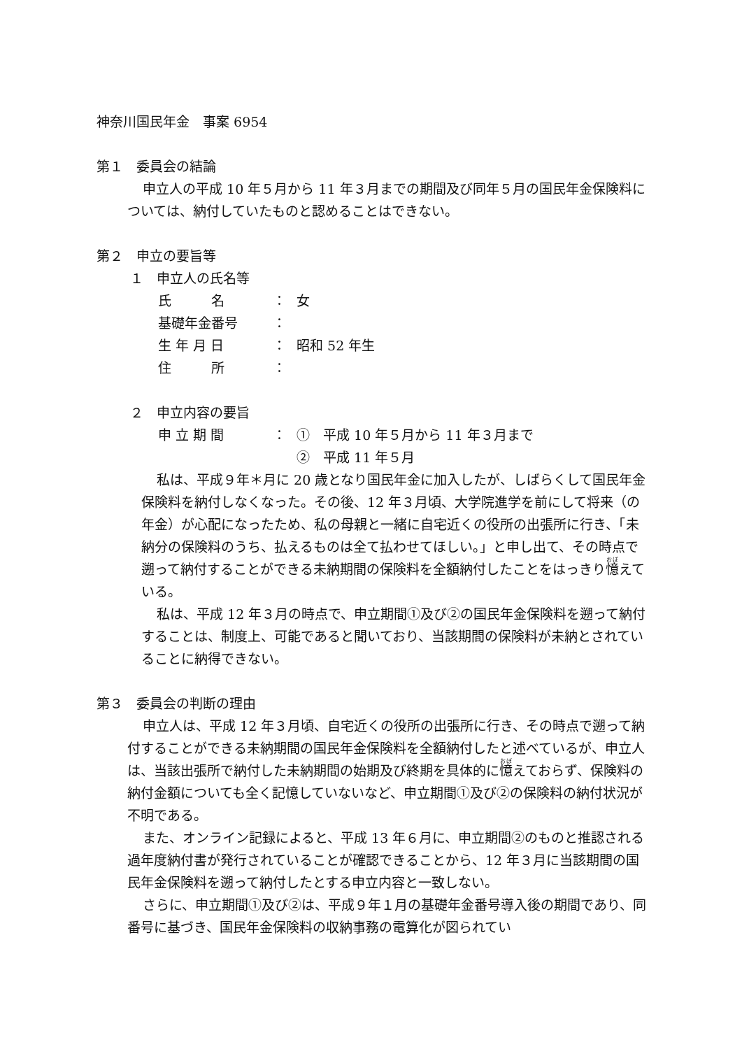神奈川国民年金　事案 6954
第１　委員会の結論
申立人の平成 10 年５月から 11 年３月までの期間及び同年５月の国民年金保険料については、納付していたものと認めることはできない。
第２　申立の要旨等
１　申立人の氏名等
氏　　　名 ： 女
基礎年金番号 ：
生 年 月 日 ： 昭和 52 年生
住　　　所 ：
２　申立内容の要旨
申 立 期 間 ： ①　平成 10 年５月から 11 年３月まで
②　平成 11 年５月
私は、平成９年＊月に 20 歳となり国民年金に加入したが、しばらくして国民年金保険料を納付しなくなった。その後、12 年３月頃、大学院進学を前にして将来（の年金）が心配になったため、私の母親と一緒に自宅近くの役所の出張所に行き、「未納分の保険料のうち、払えるものは全て払わせてほしい。」と申し出て、その時点で遡って納付することができる未納期間の保険料を全額納付したことをはっきり憶えている。
私は、平成 12 年３月の時点で、申立期間①及び②の国民年金保険料を遡って納付することは、制度上、可能であると聞いており、当該期間の保険料が未納とされていることに納得できない。
第３　委員会の判断の理由
申立人は、平成 12 年３月頃、自宅近くの役所の出張所に行き、その時点で遡って納付することができる未納期間の国民年金保険料を全額納付したと述べているが、申立人は、当該出張所で納付した未納期間の始期及び終期を具体的に憶えておらず、保険料の納付金額についても全く記憶していないなど、申立期間①及び②の保険料の納付状況が不明である。
また、オンライン記録によると、平成 13 年６月に、申立期間②のものと推認される過年度納付書が発行されていることが確認できることから、12 年３月に当該期間の国民年金保険料を遡って納付したとする申立内容と一致しない。
さらに、申立期間①及び②は、平成９年１月の基礎年金番号導入後の期間であり、同番号に基づき、国民年金保険料の収納事務の電算化が図られてい